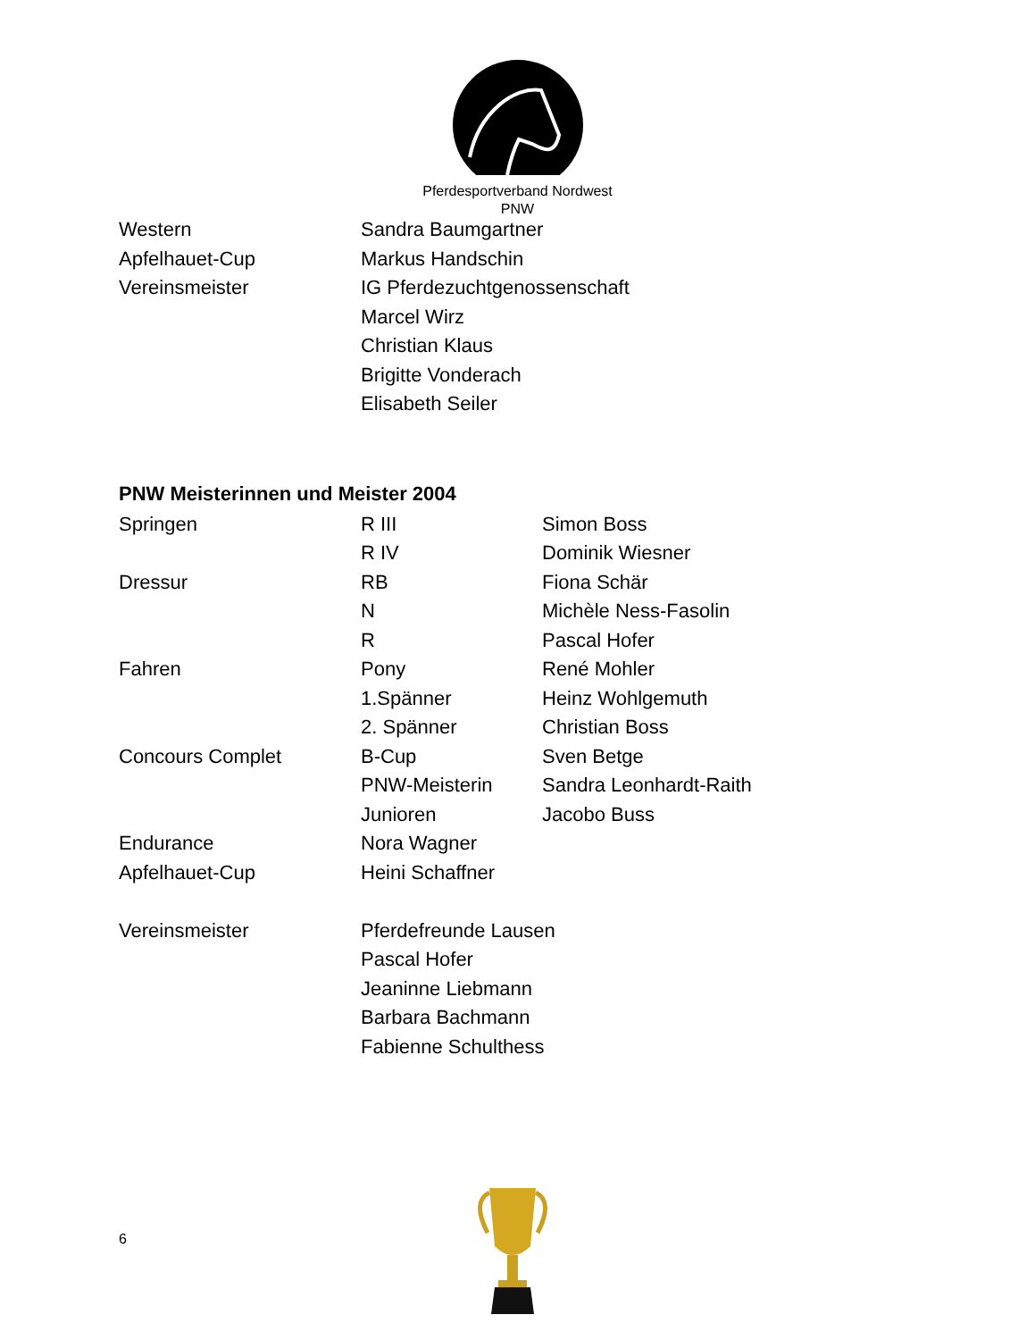Pferdesportverband Nordwest
PNW
| Western | Sandra Baumgartner |
| Apfelhauet-Cup | Markus Handschin |
| Vereinsmeister | IG Pferdezuchtgenossenschaft |
| | Marcel Wirz |
| | Christian Klaus |
| | Brigitte Vonderach |
| | Elisabeth Seiler |
PNW Meisterinnen und Meister 2004
| Springen | R III | Simon Boss |
| | R IV | Dominik Wiesner |
| Dressur | RB | Fiona Schär |
| | N | Michèle Ness-Fasolin |
| | R | Pascal Hofer |
| Fahren | Pony | René Mohler |
| | 1.Spänner | Heinz Wohlgemuth |
| | 2. Spänner | Christian Boss |
| Concours Complet | B-Cup | Sven Betge |
| | PNW-Meisterin | Sandra Leonhardt-Raith |
| | Junioren | Jacobo Buss |
| Endurance | Nora Wagner | |
| Apfelhauet-Cup | Heini Schaffner | |
| Vereinsmeister | Pferdefreunde Lausen | |
| | Pascal Hofer | |
| | Jeaninne Liebmann | |
| | Barbara Bachmann | |
| | Fabienne Schulthess | |
6